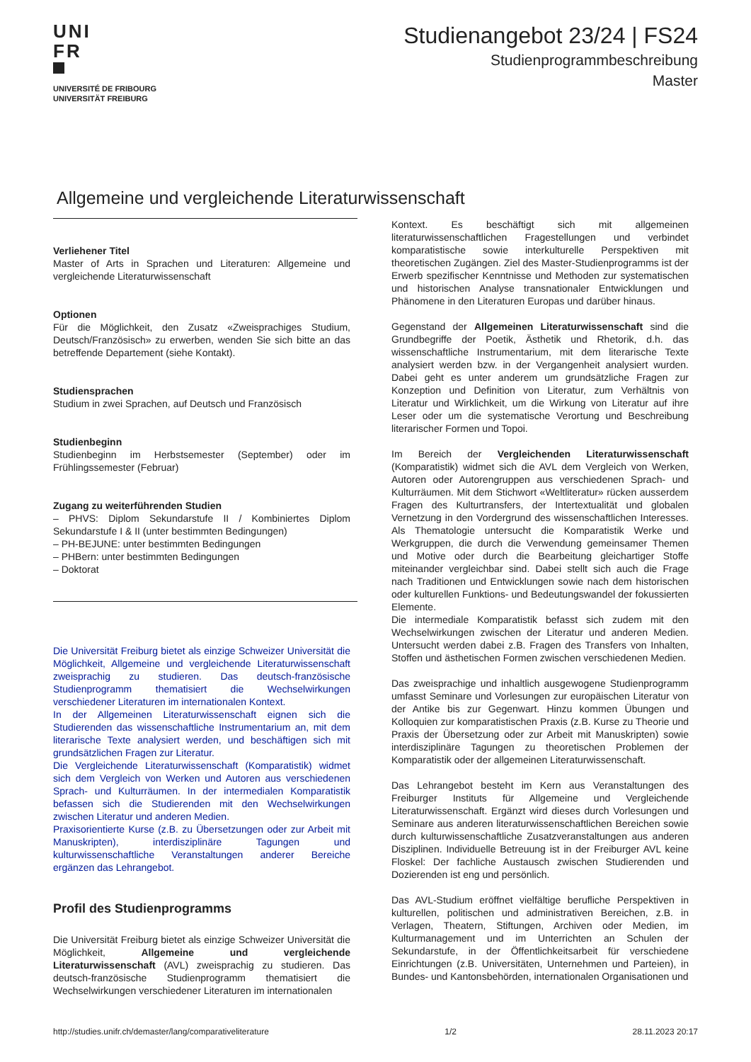UNI
FR
UNIVERSITÉ DE FRIBOURG
UNIVERSITÄT FREIBURG
Studienangebot 23/24 | FS24
Studienprogrammbeschreibung
Master
Allgemeine und vergleichende Literaturwissenschaft
Verliehener Titel
Master of Arts in Sprachen und Literaturen: Allgemeine und vergleichende Literaturwissenschaft
Optionen
Für die Möglichkeit, den Zusatz «Zweisprachiges Studium, Deutsch/Französisch» zu erwerben, wenden Sie sich bitte an das betreffende Departement (siehe Kontakt).
Studiensprachen
Studium in zwei Sprachen, auf Deutsch und Französisch
Studienbeginn
Studienbeginn im Herbstsemester (September) oder im Frühlingssemester (Februar)
Zugang zu weiterführenden Studien
– PHVS: Diplom Sekundarstufe II / Kombiniertes Diplom Sekundarstufe I & II (unter bestimmten Bedingungen)
– PH-BEJUNE: unter bestimmten Bedingungen
– PHBern: unter bestimmten Bedingungen
– Doktorat
Die Universität Freiburg bietet als einzige Schweizer Universität die Möglichkeit, Allgemeine und vergleichende Literaturwissenschaft zweisprachig zu studieren. Das deutsch-französische Studienprogramm thematisiert die Wechselwirkungen verschiedener Literaturen im internationalen Kontext.
In der Allgemeinen Literaturwissenschaft eignen sich die Studierenden das wissenschaftliche Instrumentarium an, mit dem literarische Texte analysiert werden, und beschäftigen sich mit grundsätzlichen Fragen zur Literatur.
Die Vergleichende Literaturwissenschaft (Komparatistik) widmet sich dem Vergleich von Werken und Autoren aus verschiedenen Sprach- und Kulturräumen. In der intermedialen Komparatistik befassen sich die Studierenden mit den Wechselwirkungen zwischen Literatur und anderen Medien.
Praxisorientierte Kurse (z.B. zu Übersetzungen oder zur Arbeit mit Manuskripten), interdisziplinäre Tagungen und kulturwissenschaftliche Veranstaltungen anderer Bereiche ergänzen das Lehrangebot.
Profil des Studienprogramms
Die Universität Freiburg bietet als einzige Schweizer Universität die Möglichkeit, Allgemeine und vergleichende Literaturwissenschaft (AVL) zweisprachig zu studieren. Das deutsch-französische Studienprogramm thematisiert die Wechselwirkungen verschiedener Literaturen im internationalen
Kontext. Es beschäftigt sich mit allgemeinen literaturwissenschaftlichen Fragestellungen und verbindet komparatistische sowie interkulturelle Perspektiven mit theoretischen Zugängen. Ziel des Master-Studienprogramms ist der Erwerb spezifischer Kenntnisse und Methoden zur systematischen und historischen Analyse transnationaler Entwicklungen und Phänomene in den Literaturen Europas und darüber hinaus.
Gegenstand der Allgemeinen Literaturwissenschaft sind die Grundbegriffe der Poetik, Ästhetik und Rhetorik, d.h. das wissenschaftliche Instrumentarium, mit dem literarische Texte analysiert werden bzw. in der Vergangenheit analysiert wurden. Dabei geht es unter anderem um grundsätzliche Fragen zur Konzeption und Definition von Literatur, zum Verhältnis von Literatur und Wirklichkeit, um die Wirkung von Literatur auf ihre Leser oder um die systematische Verortung und Beschreibung literarischer Formen und Topoi.
Im Bereich der Vergleichenden Literaturwissenschaft (Komparatistik) widmet sich die AVL dem Vergleich von Werken, Autoren oder Autorengruppen aus verschiedenen Sprach- und Kulturräumen. Mit dem Stichwort «Weltliteratur» rücken ausserdem Fragen des Kulturtransfers, der Intertextualität und globalen Vernetzung in den Vordergrund des wissenschaftlichen Interesses. Als Thematologie untersucht die Komparatistik Werke und Werkgruppen, die durch die Verwendung gemeinsamer Themen und Motive oder durch die Bearbeitung gleichartiger Stoffe miteinander vergleichbar sind. Dabei stellt sich auch die Frage nach Traditionen und Entwicklungen sowie nach dem historischen oder kulturellen Funktions- und Bedeutungswandel der fokussierten Elemente.
Die intermediale Komparatistik befasst sich zudem mit den Wechselwirkungen zwischen der Literatur und anderen Medien. Untersucht werden dabei z.B. Fragen des Transfers von Inhalten, Stoffen und ästhetischen Formen zwischen verschiedenen Medien.
Das zweisprachige und inhaltlich ausgewogene Studienprogramm umfasst Seminare und Vorlesungen zur europäischen Literatur von der Antike bis zur Gegenwart. Hinzu kommen Übungen und Kolloquien zur komparatistischen Praxis (z.B. Kurse zu Theorie und Praxis der Übersetzung oder zur Arbeit mit Manuskripten) sowie interdisziplinäre Tagungen zu theoretischen Problemen der Komparatistik oder der allgemeinen Literaturwissenschaft.
Das Lehrangebot besteht im Kern aus Veranstaltungen des Freiburger Instituts für Allgemeine und Vergleichende Literaturwissenschaft. Ergänzt wird dieses durch Vorlesungen und Seminare aus anderen literaturwissenschaftlichen Bereichen sowie durch kulturwissenschaftliche Zusatzveranstaltungen aus anderen Disziplinen. Individuelle Betreuung ist in der Freiburger AVL keine Floskel: Der fachliche Austausch zwischen Studierenden und Dozierenden ist eng und persönlich.
Das AVL-Studium eröffnet vielfältige berufliche Perspektiven in kulturellen, politischen und administrativen Bereichen, z.B. in Verlagen, Theatern, Stiftungen, Archiven oder Medien, im Kulturmanagement und im Unterrichten an Schulen der Sekundarstufe, in der Öffentlichkeitsarbeit für verschiedene Einrichtungen (z.B. Universitäten, Unternehmen und Parteien), in Bundes- und Kantonsbehörden, internationalen Organisationen und
http://studies.unifr.ch/demaster/lang/comparativeliterature 1/2 28.11.2023 20:17